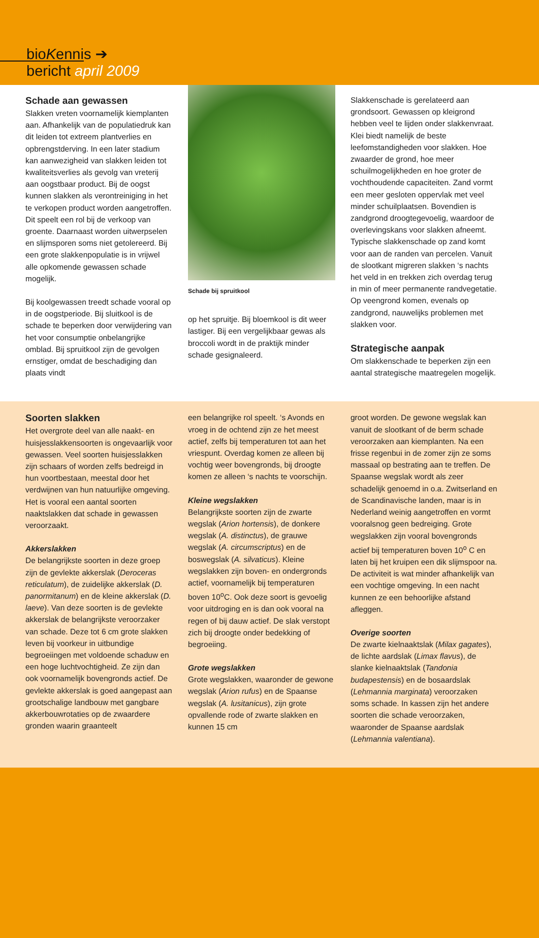bioKennis ➔
bericht april 2009
Schade aan gewassen
Slakken vreten voornamelijk kiemplanten aan. Afhankelijk van de populatiedruk kan dit leiden tot extreem plantverlies en opbrengstderving. In een later stadium kan aanwezigheid van slakken leiden tot kwaliteitsverlies als gevolg van vreterij aan oogstbaar product. Bij de oogst kunnen slakken als verontreiniging in het te verkopen product worden aangetroffen. Dit speelt een rol bij de verkoop van groente. Daarnaast worden uitwerpselen en slijmsporen soms niet getolereerd. Bij een grote slakkenpopulatie is in vrijwel alle opkomende gewassen schade mogelijk.
Bij koolgewassen treedt schade vooral op in de oogstperiode. Bij sluitkool is de schade te beperken door verwijdering van het voor consumptie onbelangrijke omblad. Bij spruitkool zijn de gevolgen ernstiger, omdat de beschadiging dan plaats vindt
Schade bij spruitkool
op het spruitje. Bij bloemkool is dit weer lastiger. Bij een vergelijkbaar gewas als broccoli wordt in de praktijk minder schade gesignaleerd.
Slakkenschade is gerelateerd aan grondsoort. Gewassen op kleigrond hebben veel te lijden onder slakkenvraat. Klei biedt namelijk de beste leefomstandigheden voor slakken. Hoe zwaarder de grond, hoe meer schuilmogelijkheden en hoe groter de vochthoudende capaciteiten. Zand vormt een meer gesloten oppervlak met veel minder schuilplaatsen. Bovendien is zandgrond droogtegevoelig, waardoor de overlevingskans voor slakken afneemt. Typische slakkenschade op zand komt voor aan de randen van percelen. Vanuit de slootkant migreren slakken ‘s nachts het veld in en trekken zich overdag terug in min of meer permanente randvegetatie. Op veengrond komen, evenals op zandgrond, nauwelijks problemen met slakken voor.
Strategische aanpak
Om slakkenschade te beperken zijn een aantal strategische maatregelen mogelijk.
Soorten slakken
Het overgrote deel van alle naakt- en huisjesslakkensoorten is ongevaarlijk voor gewassen. Veel soorten huisjesslakken zijn schaars of worden zelfs bedreigd in hun voortbestaan, meestal door het verdwijnen van hun natuurlijke omgeving. Het is vooral een aantal soorten naaktslakken dat schade in gewassen veroorzaakt.
Akkerslakken
De belangrijkste soorten in deze groep zijn de gevlekte akkerslak (Deroceras reticulatum), de zuidelijke akkerslak (D. panormitanum) en de kleine akkerslak (D. laeve). Van deze soorten is de gevlekte akkerslak de belangrijkste veroorzaker van schade. Deze tot 6 cm grote slakken leven bij voorkeur in uitbundige begroeiingen met voldoende schaduw en een hoge luchtvochtigheid. Ze zijn dan ook voornamelijk bovengronds actief. De gevlekte akkerslak is goed aangepast aan grootschalige landbouw met gangbare akkerbouwrotaties op de zwaardere gronden waarin graanteelt
een belangrijke rol speelt. ‘s Avonds en vroeg in de ochtend zijn ze het meest actief, zelfs bij temperaturen tot aan het vriespunt. Overdag komen ze alleen bij vochtig weer bovengronds, bij droogte komen ze alleen ‘s nachts te voorschijn.
Kleine wegslakken
Belangrijkste soorten zijn de zwarte wegslak (Arion hortensis), de donkere wegslak (A. distinctus), de grauwe wegslak (A. circumscriptus) en de boswegslak (A. silvaticus). Kleine wegslakken zijn boven- en ondergronds actief, voornamelijk bij temperaturen boven 10<sup>o</sup>C. Ook deze soort is gevoelig voor uitdroging en is dan ook vooral na regen of bij dauw actief. De slak verstopt zich bij droogte onder bedekking of begroeiing.
Grote wegslakken
Grote wegslakken, waaronder de gewone wegslak (Arion rufus) en de Spaanse wegslak (A. lusitanicus), zijn grote opvallende rode of zwarte slakken en kunnen 15 cm
groot worden. De gewone wegslak kan vanuit de slootkant of de berm schade veroorzaken aan kiemplanten. Na een frisse regenbui in de zomer zijn ze soms massaal op bestrating aan te treffen. De Spaanse wegslak wordt als zeer schadelijk genoemd in o.a. Zwitserland en de Scandinavische landen, maar is in Nederland weinig aangetroffen en vormt vooralsnog geen bedreiging. Grote wegslakken zijn vooral bovengronds actief bij temperaturen boven 10<sup>o</sup> C en laten bij het kruipen een dik slijmspoor na. De activiteit is wat minder afhankelijk van een vochtige omgeving. In een nacht kunnen ze een behoorlijke afstand afleggen.
Overige soorten
De zwarte kielnaaktslak (Milax gagates), de lichte aardslak (Limax flavus), de slanke kielnaaktslak (Tandonia budapestensis) en de bosaardslak (Lehmannia marginata) veroorzaken soms schade. In kassen zijn het andere soorten die schade veroorzaken, waaronder de Spaanse aardslak (Lehmannia valentiana).